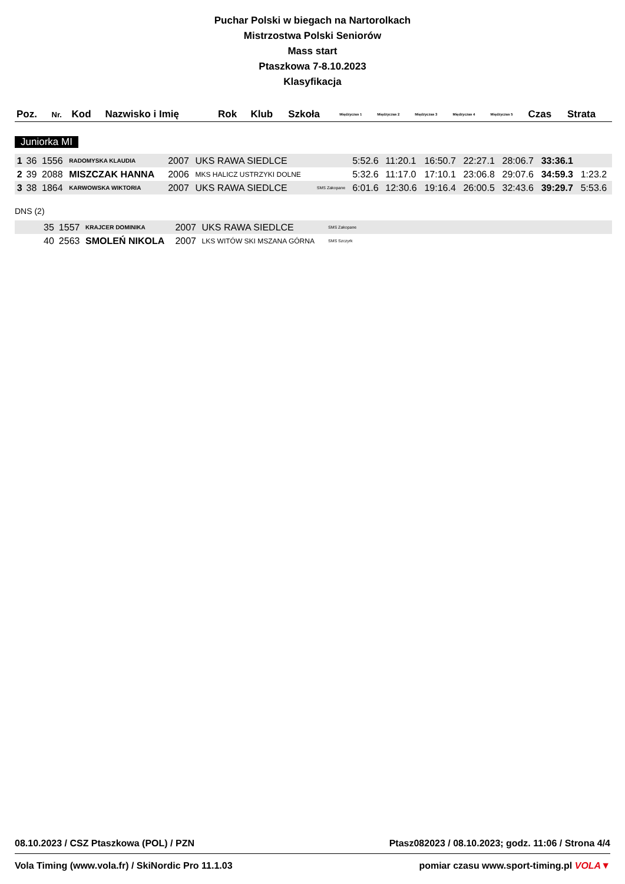Puchar Polski w biegach na Nartorolkach
Mistrzostwa Polski Seniorów
Mass start
Ptaszkowa 7-8.10.2023
Klasyfikacja
| Poz. | Nr. | Kod | Nazwisko i Imię | Rok | Klub | Szkoła | Międzyczas 1 | Międzyczas 2 | Międzyczas 3 | Międzyczas 4 | Międzyczas 5 | Czas | Strata |
| --- | --- | --- | --- | --- | --- | --- | --- | --- | --- | --- | --- | --- | --- |
Juniorka MI
| 1 | 36 | 1556 | RADOMYSKA KLAUDIA | 2007 | UKS RAWA SIEDLCE | | 5:52.6 | 11:20.1 | 16:50.7 | 22:27.1 | 28:06.7 | 33:36.1 | |
| 2 | 39 | 2088 | MISZCZAK HANNA | 2006 | MKS HALICZ USTRZYKI DOLNE | | 5:32.6 | 11:17.0 | 17:10.1 | 23:06.8 | 29:07.6 | 34:59.3 | 1:23.2 |
| 3 | 38 | 1864 | KARWOWSKA WIKTORIA | 2007 | UKS RAWA SIEDLCE | SMS Zakopane | 6:01.6 | 12:30.6 | 19:16.4 | 26:00.5 | 32:43.6 | 39:29.7 | 5:53.6 |
DNS (2)
| | 35 | 1557 | KRAJCER DOMINIKA | 2007 | UKS RAWA SIEDLCE | SMS Zakopane | |
| | 40 | 2563 | SMOLEŃ NIKOLA | 2007 | LKS WITÓW SKI MSZANA GÓRNA | SMS Szczyrk | |
08.10.2023 / CSZ Ptaszkowa (POL) / PZN Ptasz082023 / 08.10.2023; godz. 11:06 / Strona 4/4
Vola Timing (www.vola.fr) / SkiNordic Pro 11.1.03 pomiar czasu www.sport-timing.pl VOLA▼